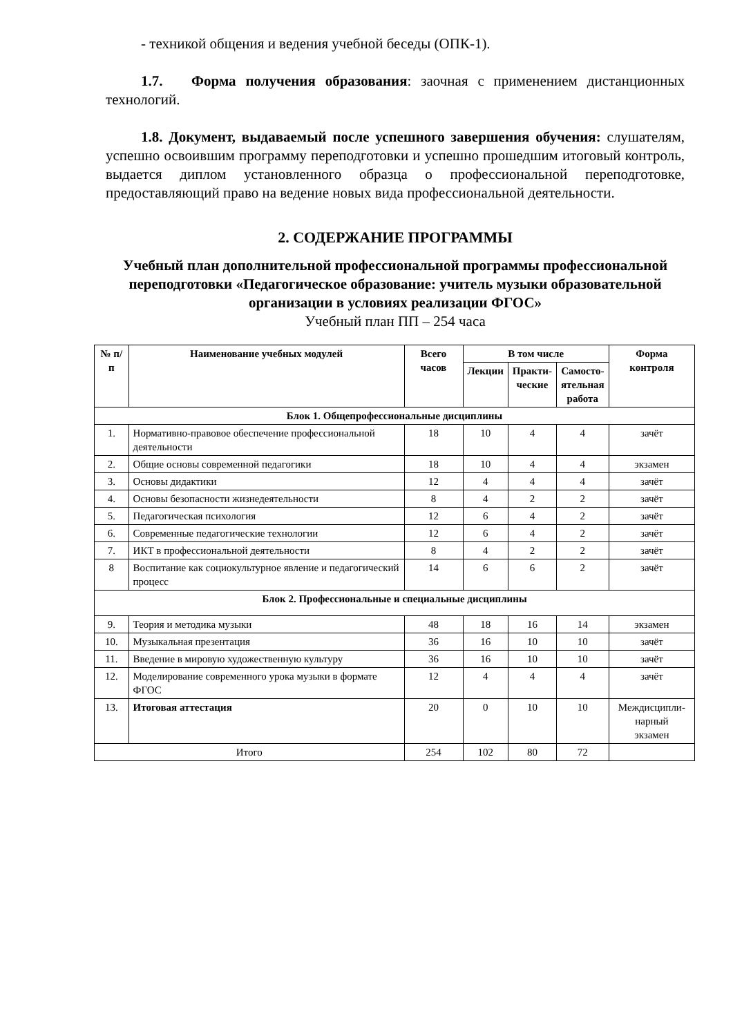- техникой общения и ведения учебной беседы (ОПК-1).
1.7. Форма получения образования: заочная с применением дистанционных технологий.
1.8. Документ, выдаваемый после успешного завершения обучения: слушателям, успешно освоившим программу переподготовки и успешно прошедшим итоговый контроль, выдается диплом установленного образца о профессиональной переподготовке, предоставляющий право на ведение новых вида профессиональной деятельности.
2. СОДЕРЖАНИЕ ПРОГРАММЫ
Учебный план дополнительной профессиональной программы профессиональной переподготовки «Педагогическое образование: учитель музыки образовательной организации в условиях реализации ФГОС»
Учебный план ПП – 254 часа
| № п/п | Наименование учебных модулей | Всего часов | В том числе | | | Форма контроля |
| --- | --- | --- | --- | --- | --- | --- |
| | | | Лекции | Практи- ческие | Самосто- ятельная работа | |
| Блок 1. Общепрофессиональные дисциплины | | | | | | |
| 1. | Нормативно-правовое обеспечение профессиональной деятельности | 18 | 10 | 4 | 4 | зачёт |
| 2. | Общие основы современной педагогики | 18 | 10 | 4 | 4 | экзамен |
| 3. | Основы дидактики | 12 | 4 | 4 | 4 | зачёт |
| 4. | Основы безопасности жизнедеятельности | 8 | 4 | 2 | 2 | зачёт |
| 5. | Педагогическая психология | 12 | 6 | 4 | 2 | зачёт |
| 6. | Современные педагогические технологии | 12 | 6 | 4 | 2 | зачёт |
| 7. | ИКТ в профессиональной деятельности | 8 | 4 | 2 | 2 | зачёт |
| 8 | Воспитание как социокультурное явление и педагогический процесс | 14 | 6 | 6 | 2 | зачёт |
| Блок 2. Профессиональные и специальные дисциплины | | | | | | |
| 9. | Теория и методика музыки | 48 | 18 | 16 | 14 | экзамен |
| 10. | Музыкальная презентация | 36 | 16 | 10 | 10 | зачёт |
| 11. | Введение в мировую художественную культуру | 36 | 16 | 10 | 10 | зачёт |
| 12. | Моделирование современного урока музыки в формате ФГОС | 12 | 4 | 4 | 4 | зачёт |
| 13. | Итоговая аттестация | 20 | 0 | 10 | 10 | Междисципли- нарный экзамен |
| Итого | | 254 | 102 | 80 | 72 | |